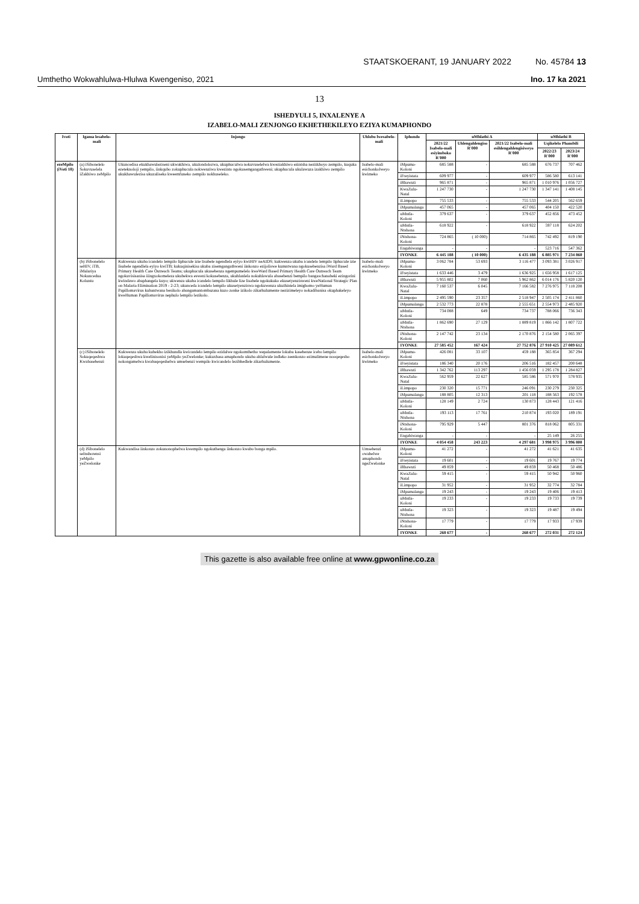STAATSKOERANT, 19 JANUARY 2022 No. 45784 13
Umthetho Wokwahlulwa-Hlulwa Kwengeniso, 2021 Ino. 17 ka 2021
13
ISHEDYULI 5, INXALENYE A
IZABELO-MALI ZENJONGO EKHETHEKILEYO EZIYA KUMAPHONDO
| Ivoti | Igama lesabelo-mali | Injongo | Uhlobo lwesabelo-mali | Iphondo | uMhlathi A | | | uMhlathi B | |
| --- | --- | --- | --- | --- | --- | --- | --- | --- | --- |
| | | | | | 2021/22 Isabelo-mali esiyimboko R'000 | Uhlengahlengiso R'000 | 2021/22 Isabelo-mali esihlengahlengisiweyo R'000 | Uqikelelo Phambili | |
| | | | | | | | | 2022/23 R'000 | 2023/24 R'000 |
| ezeMpilo (iVoti 18) | (a) iSibonelelo Sokuvuselela iZakhiwo zeMpilo | Ukuncedisa ekukhawuleziseni ukwakhiwa, ukulondolozwa, ukuphuculwa nokuvuselelwa kweziakhiwo ezintsha neziikhoyo zempilo, kuquka ezeteknoloji yempilo, iinkqubo zokuphucula nokwenziwa kwezinto ngokusemgangathweni; ukuphucula ukulawuza izakhiwo zempilo ukukhawulezisa ukuzaliseka kweemfuneko zempilo nokhuseleko. | Isabelo-mali esichonkolweyo kwimeko | iMpuma-Koloni | 685 588 | - | 685 588 | 676 737 | 707 462 |
| | | | | iFreyistata | 609 977 | - | 609 977 | 586 580 | 613 141 |
| | | | | iRhawuti | 965 871 | - | 965 871 | 1 010 976 | 1 056 727 |
| | | | | KwaZulu-Natal | 1 247 730 | - | 1 247 730 | 1 347 141 | 1 408 145 |
| | | | | iLimpopo | 755 533 | - | 755 533 | 544 205 | 562 659 |
| | | | | iMpumalanga | 457 065 | - | 457 065 | 404 150 | 422 520 |
| | | | | uMntla-Koloni | 379 637 | - | 379 637 | 452 856 | 473 452 |
| | | | | uMntla-Ntshona | 618 922 | - | 618 922 | 597 118 | 624 202 |
| | | | | iNtshona-Koloni | 724 865 | ( 10 000) | 714 865 | 742 492 | 819 190 |
| | | | | Engabiwanga | - | - | - | 523 716 | 547 362 |
| | | | | IYONKE | 6 445 188 | ( 10 000) | 6 435 188 | 6 885 971 | 7 234 860 |
| | (b) iSibonelelo seHIV, iTB, iMalariya Nokunceduа Koluntu | Kukwenza ukuba icandelo lempilo liphucule izie lisabele ngendlela eyiyo kwiHIV neAIDS; kukwenza ukuba icandelo lempilo liphucule izie lisabele ngendlela eyiyo kwiTB; kukuqinisekisa ukuba zisemgangathweni iinkonzo ezijoliswe kumntwana ngokusebenzisa iWard Based Primary Health Care Outreach Teams; ukuphucula ukusebenza ngempumelelo kweWard Based Primary Health Care Outreach Team ngokuvisisanisa iiingxokomeleza ukubekwa esweni kokusebenza, ukuhlanlela nokuhlawula abasebenzi bempilo bangaschanabeki ezingorini kwindawo abaphangela kuyo; ukwenza ukuba icandelo lempilo likhule lize lisabele ngokukuko ekusetyenzisweni kweNational Strategic Plan on Malaria Elimination 2019 - 2-23; ukuncedа icandelo lempilo ukusetyenziswa ngokuwenza ukuthintela imighomo yeHuman Papillomavirus kubantwana besikolo abangamantombazana kuzo zonke izikolo zikarhulumente nezizimeleyo nokadibanisa okuphakeleyo kweHuman Papillomavirus nephulo lempilo lezikolo. | Isabelo-mali esichonkolweyo kwimeko | iMpuma-Koloni | 3 062 784 | 53 693 | 3 116 477 | 3 093 381 | 3 026 917 |
| | | | | iFreyistata | 1 633 446 | 3 479 | 1 636 925 | 1 656 958 | 1 617 125 |
| | | | | iRhawuti | 5 955 802 | 7 060 | 5 962 862 | 6 014 176 | 5 820 120 |
| | | | | KwaZulu-Natal | 7 160 537 | 6 045 | 7 166 582 | 7 276 975 | 7 118 208 |
| | | | | iLimpopo | 2 495 590 | 23 357 | 2 518 947 | 2 505 174 | 2 411 860 |
| | | | | iMpumalanga | 2 532 773 | 22 878 | 2 555 651 | 2 554 973 | 2 485 920 |
| | | | | uMntla-Koloni | 734 088 | 649 | 734 737 | 788 066 | 736 343 |
| | | | | uMntla-Ntshona | 1 862 690 | 27 129 | 1 889 819 | 1 866 142 | 1 807 722 |
| | | | | iNtshona-Koloni | 2 147 742 | 23 134 | 2 170 876 | 2 154 580 | 2 065 397 |
| | | | | IYONKE | 27 585 452 | 167 424 | 27 752 876 | 27 910 425 | 27 089 612 |
| | (c) iSibonelelo Sokuqeqeshwa Kwabasebenzi | Kukwenza ukuba kubekho izikhundla kwicandelo lempilo ezidalwe ngokomthetho wepalamente lokuba kasebenze icebo lempilo lokuqeqeshwa kwelinisonisi yeMpilo yeZwelonke; kukuxhasa amaphondo ukuba ahlalwule indleko zeenkonzo ezimalimene nooqeqesho nokongamelwa kwabaqeqeshelwa umsebenzi wempilo kwicandelo lezibhedlele zikarhulumente. | Isabelo-mali esichonkolweyo kwimeko | iMpuma-Koloni | 426 081 | 33 107 | 459 188 | 365 854 | 367 294 |
| | | | | iFreyistata | 186 340 | 20 176 | 206 516 | 182 457 | 200 648 |
| | | | | iRhawuti | 1 342 762 | 113 297 | 1 456 059 | 1 295 178 | 1 284 827 |
| | | | | KwaZulu-Natal | 562 959 | 22 627 | 585 586 | 571 970 | 578 935 |
| | | | | iLimpopo | 230 320 | 15 771 | 246 091 | 230 279 | 230 325 |
| | | | | iMpumalanga | 188 805 | 12 313 | 201 118 | 188 563 | 192 578 |
| | | | | uMntla-Koloni | 128 149 | 2 724 | 130 873 | 128 443 | 121 416 |
| | | | | uMntla-Ntshona | 193 113 | 17 761 | 210 874 | 193 020 | 189 191 |
| | | | | iNtshona-Koloni | 795 929 | 5 447 | 801 376 | 818 062 | 805 331 |
| | | | | Engabiwanga | - | - | - | 25 149 | 26 255 |
| | | | | IYONKE | 4 054 458 | 243 223 | 4 297 681 | 3 998 975 | 3 996 800 |
| | (d) iSibonelelo seInshorensi yeMpilo yeZwelonke | Kukwandisa iinkonzo zokunonophelwa kwempilo ngokuthenga iinkonzo kwabo bonga mpilo. | Umsebenzi owabelwe amaphondo ngeZwelonke | iMpuma-Koloni | 41 272 | - | 41 272 | 41 621 | 41 635 |
| | | | | iFreyistata | 19 601 | - | 19 601 | 19 767 | 19 774 |
| | | | | iRhawuti | 49 859 | - | 49 859 | 50 468 | 50 486 |
| | | | | KwaZulu-Natal | 59 415 | - | 59 415 | 50 942 | 50 960 |
| | | | | iLimpopo | 31 952 | - | 31 952 | 32 774 | 32 784 |
| | | | | iMpumalanga | 19 243 | - | 19 243 | 19 406 | 19 413 |
| | | | | uMntla-Koloni | 19 233 | - | 19 233 | 19 733 | 19 739 |
| | | | | uMntla-Ntshona | 19 323 | - | 19 323 | 19 487 | 19 494 |
| | | | | iNtshona-Koloni | 17 779 | - | 17 779 | 17 933 | 17 939 |
| | | | | IYONKE | 268 677 | - | 268 677 | 272 031 | 272 124 |
This gazette is also available free online at www.gpwonline.co.za